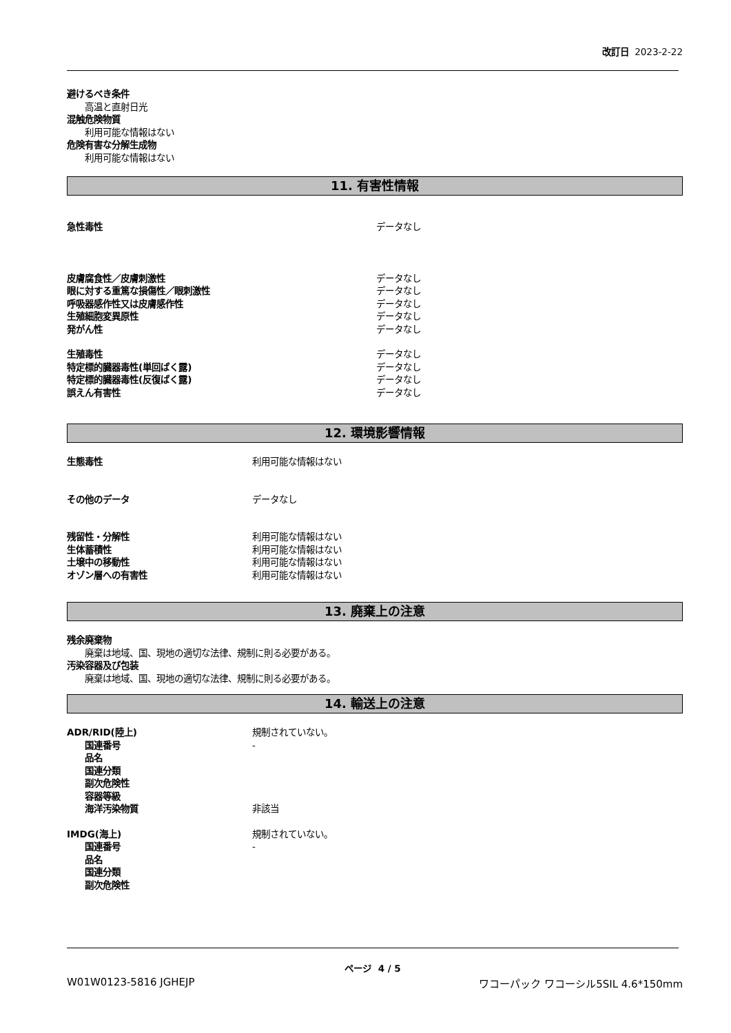改訂日 2023-2-22
避けるべき条件
高温と直射日光
混触危険物質
利用可能な情報はない
危険有害な分解生成物
利用可能な情報はない
11. 有害性情報
急性毒性 データなし
皮膚腐食性／皮膚刺激性 データなし
眼に対する重篤な損傷性／眼刺激性 データなし
呼吸器感作性又は皮膚感作性 データなし
生殖細胞変異原性 データなし
発がん性 データなし
生殖毒性 データなし
特定標的臓器毒性(単回ばく露) データなし
特定標的臓器毒性(反復ばく露) データなし
誤えん有害性 データなし
12. 環境影響情報
生態毒性 利用可能な情報はない
その他のデータ データなし
残留性・分解性 利用可能な情報はない
生体蓄積性 利用可能な情報はない
土壌中の移動性 利用可能な情報はない
オゾン層への有害性 利用可能な情報はない
13. 廃棄上の注意
残余廃棄物
廃棄は地域、国、現地の適切な法律、規制に則る必要がある。
汚染容器及び包装
廃棄は地域、国、現地の適切な法律、規制に則る必要がある。
14. 輸送上の注意
ADR/RID(陸上) 規制されていない。
国連番号 -
品名
国連分類
副次危険性
容器等級
海洋汚染物質 非該当
IMDG(海上) 規制されていない。
国連番号 -
品名
国連分類
副次危険性
ページ 4 / 5
W01W0123-5816 JGHEJP ワコーパック ワコーシル5SIL 4.6*150mm